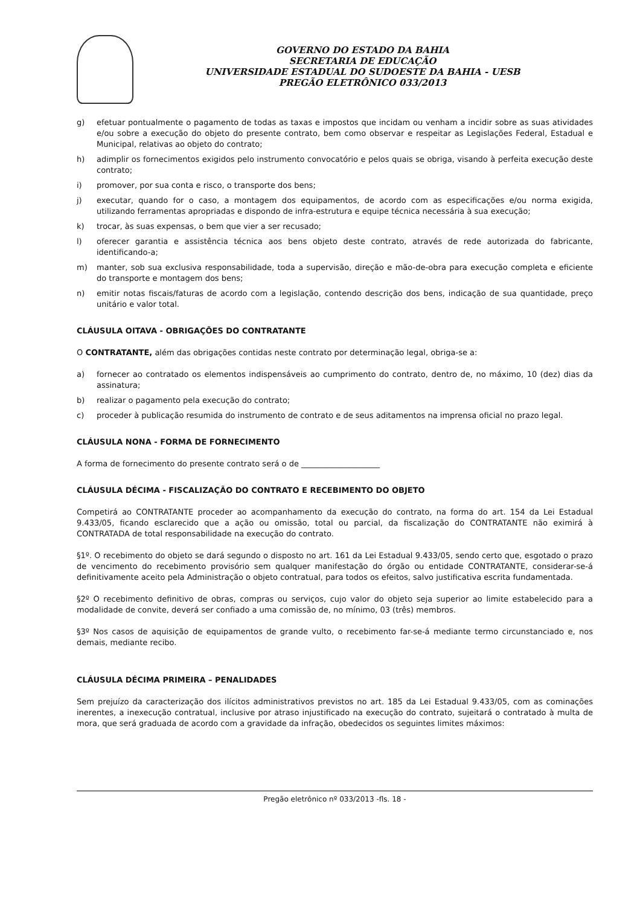GOVERNO DO ESTADO DA BAHIA
SECRETARIA DE EDUCAÇÃO
UNIVERSIDADE ESTADUAL DO SUDOESTE DA BAHIA - UESB
PREGÃO ELETRÔNICO 033/2013
g) efetuar pontualmente o pagamento de todas as taxas e impostos que incidam ou venham a incidir sobre as suas atividades e/ou sobre a execução do objeto do presente contrato, bem como observar e respeitar as Legislações Federal, Estadual e Municipal, relativas ao objeto do contrato;
h) adimplir os fornecimentos exigidos pelo instrumento convocatório e pelos quais se obriga, visando à perfeita execução deste contrato;
i) promover, por sua conta e risco, o transporte dos bens;
j) executar, quando for o caso, a montagem dos equipamentos, de acordo com as especificações e/ou norma exigida, utilizando ferramentas apropriadas e dispondo de infra-estrutura e equipe técnica necessária à sua execução;
k) trocar, às suas expensas, o bem que vier a ser recusado;
l) oferecer garantia e assistência técnica aos bens objeto deste contrato, através de rede autorizada do fabricante, identificando-a;
m) manter, sob sua exclusiva responsabilidade, toda a supervisão, direção e mão-de-obra para execução completa e eficiente do transporte e montagem dos bens;
n) emitir notas fiscais/faturas de acordo com a legislação, contendo descrição dos bens, indicação de sua quantidade, preço unitário e valor total.
CLÁUSULA OITAVA - OBRIGAÇÕES DO CONTRATANTE
O CONTRATANTE, além das obrigações contidas neste contrato por determinação legal, obriga-se a:
a) fornecer ao contratado os elementos indispensáveis ao cumprimento do contrato, dentro de, no máximo, 10 (dez) dias da assinatura;
b) realizar o pagamento pela execução do contrato;
c) proceder à publicação resumida do instrumento de contrato e de seus aditamentos na imprensa oficial no prazo legal.
CLÁUSULA NONA - FORMA DE FORNECIMENTO
A forma de fornecimento do presente contrato será o de ____________________
CLÁUSULA DÉCIMA - FISCALIZAÇÃO DO CONTRATO E RECEBIMENTO DO OBJETO
Competirá ao CONTRATANTE proceder ao acompanhamento da execução do contrato, na forma do art. 154 da Lei Estadual 9.433/05, ficando esclarecido que a ação ou omissão, total ou parcial, da fiscalização do CONTRATANTE não eximirá à CONTRATADA de total responsabilidade na execução do contrato.
§1º. O recebimento do objeto se dará segundo o disposto no art. 161 da Lei Estadual 9.433/05, sendo certo que, esgotado o prazo de vencimento do recebimento provisório sem qualquer manifestação do órgão ou entidade CONTRATANTE, considerar-se-á definitivamente aceito pela Administração o objeto contratual, para todos os efeitos, salvo justificativa escrita fundamentada.
§2º O recebimento definitivo de obras, compras ou serviços, cujo valor do objeto seja superior ao limite estabelecido para a modalidade de convite, deverá ser confiado a uma comissão de, no mínimo, 03 (três) membros.
§3º Nos casos de aquisição de equipamentos de grande vulto, o recebimento far-se-á mediante termo circunstanciado e, nos demais, mediante recibo.
CLÁUSULA DÉCIMA PRIMEIRA – PENALIDADES
Sem prejuízo da caracterização dos ilícitos administrativos previstos no art. 185 da Lei Estadual 9.433/05, com as cominações inerentes, a inexecução contratual, inclusive por atraso injustificado na execução do contrato, sujeitará o contratado à multa de mora, que será graduada de acordo com a gravidade da infração, obedecidos os seguintes limites máximos:
Pregão eletrônico nº 033/2013 -fls. 18 -